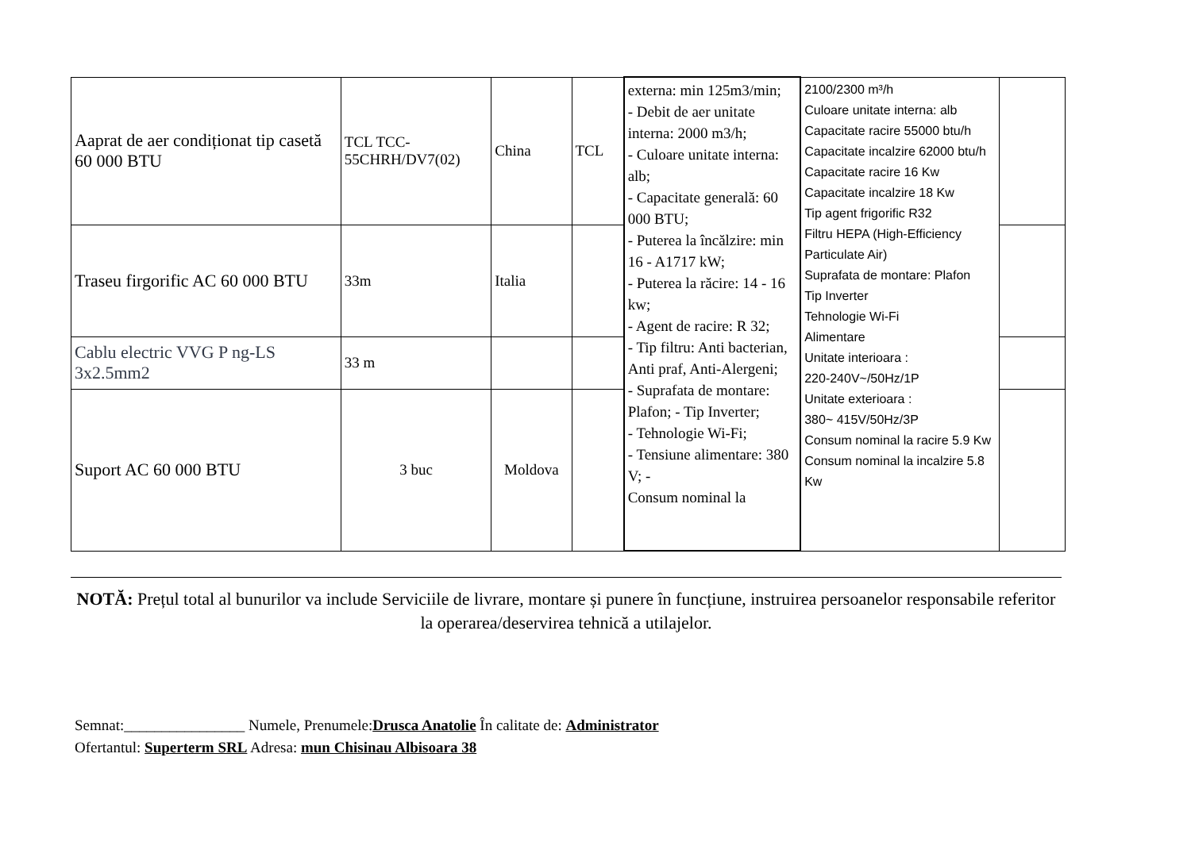| Aaprat de aer condiționat tip casetă 60 000 BTU | TCL TCC-55CHRH/DV7(02) | China | TCL | externa: min 125m3/min; - Debit de aer unitate interna: 2000 m3/h; - Culoare unitate interna: alb; - Capacitate generală: 60 000 BTU; - Puterea la încălzire: min 16 - A1717 kW; - Puterea la răcire: 14 - 16 kw; - Agent de racire: R 32; - Tip filtru: Anti bacterian, Anti praf, Anti-Alergeni; - Suprafata de montare: Plafon; - Tip Inverter; - Tehnologie Wi-Fi; - Tensiune alimentare: 380 V; - Consum nominal la | 2100/2300 m³/h Culoare unitate interna: alb Capacitate racire 55000 btu/h Capacitate incalzire 62000 btu/h Capacitate racire 16 Kw Capacitate incalzire 18 Kw Tip agent frigorific R32 Filtru HEPA (High-Efficiency Particulate Air) Suprafata de montare: Plafon Tip Inverter Tehnologie Wi-Fi Alimentare Unitate interioara : 220-240V~/50Hz/1P Unitate exterioara : 380~ 415V/50Hz/3P Consum nominal la racire 5.9 Kw Consum nominal la incalzire 5.8 Kw | |
| Traseu firgorific AC 60 000 BTU | 33m | Italia | | | | |
| Cablu electric VVG P ng-LS 3x2.5mm2 | 33 m | | | | | |
| Suport AC 60 000 BTU | 3 buc | Moldova | | | | |
NOTĂ: Prețul total al bunurilor va include Serviciile de livrare, montare și punere în funcțiune, instruirea persoanelor responsabile referitor la operarea/deservirea tehnică a utilajelor.
Semnat:________________ Numele, Prenumele:Drusca Anatolie În calitate de: Administrator
Ofertantul: Superterm SRL Adresa: mun Chisinau Albisoara 38